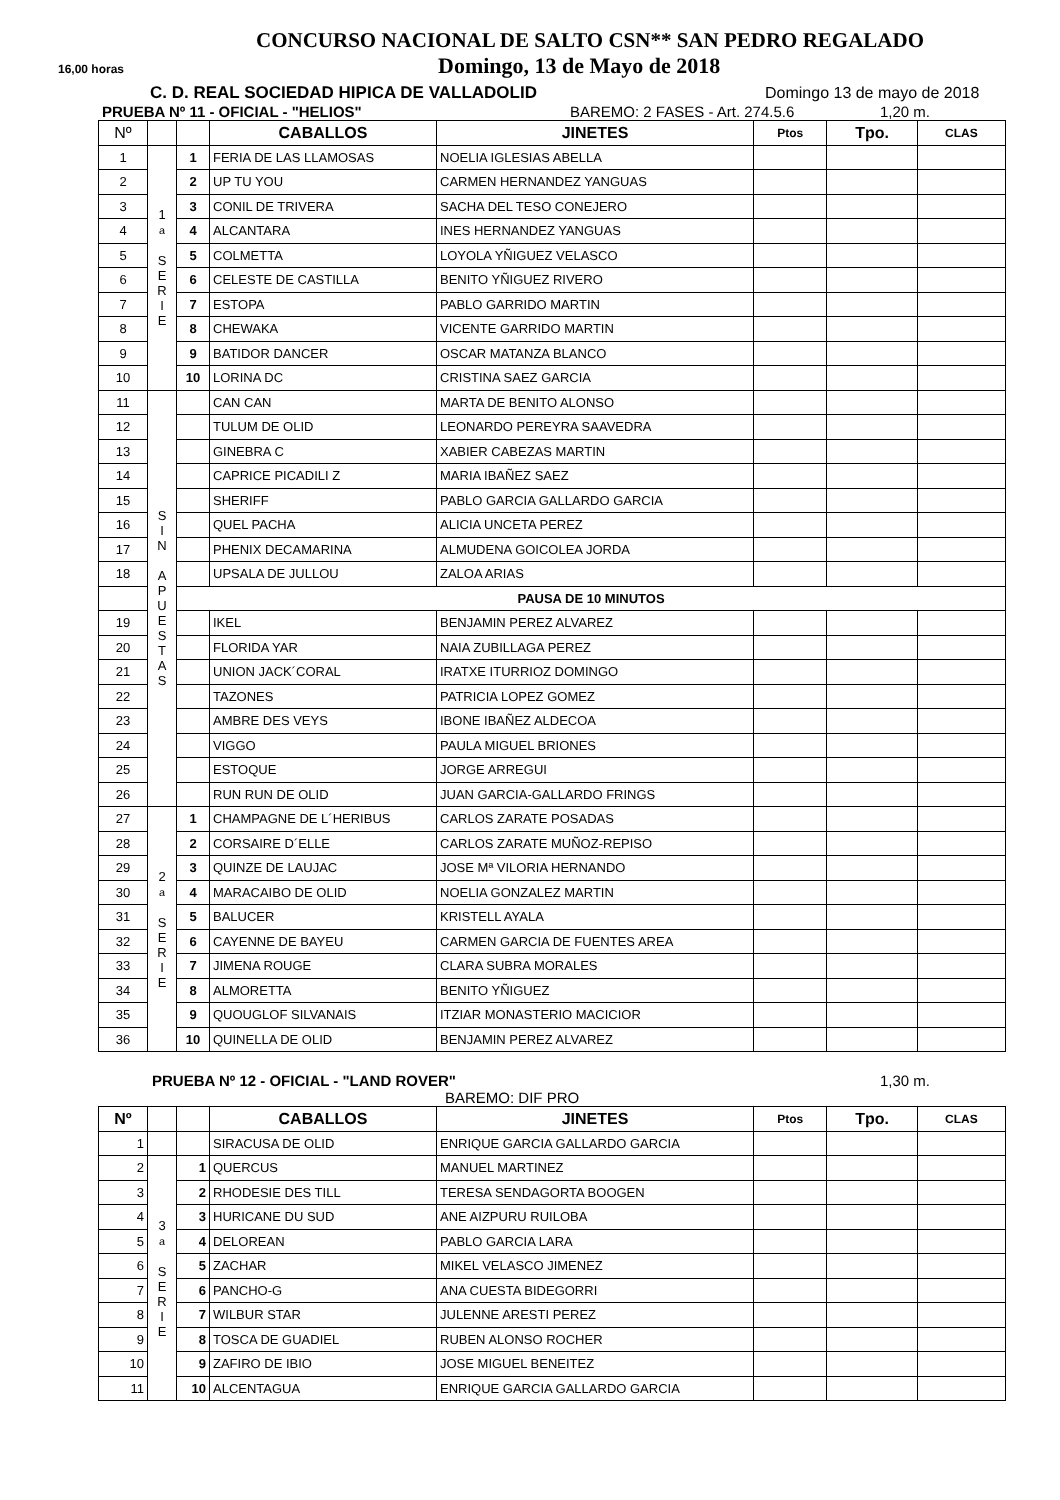CONCURSO NACIONAL DE SALTO CSN** SAN PEDRO REGALADO
16,00 horas Domingo, 13 de Mayo de 2018
C. D. REAL SOCIEDAD HIPICA DE VALLADOLID Domingo 13 de mayo de 2018
PRUEBA Nº 11 - OFICIAL - "HELIOS" BAREMO: 2 FASES - Art. 274.5.6 1,20 m.
| Nº | | | CABALLOS | JINETES | Ptos | Tpo. | CLAS |
| --- | --- | --- | --- | --- | --- | --- | --- |
| 1 | 1 a S E R I E | 1 | FERIA DE LAS LLAMOSAS | NOELIA IGLESIAS ABELLA | | | |
| 2 | | 2 | UP TU YOU | CARMEN HERNANDEZ YANGUAS | | | |
| 3 | | 3 | CONIL DE TRIVERA | SACHA DEL TESO CONEJERO | | | |
| 4 | | 4 | ALCANTARA | INES HERNANDEZ YANGUAS | | | |
| 5 | | 5 | COLMETTA | LOYOLA YÑIGUEZ VELASCO | | | |
| 6 | | 6 | CELESTE DE CASTILLA | BENITO YÑIGUEZ RIVERO | | | |
| 7 | | 7 | ESTOPA | PABLO GARRIDO MARTIN | | | |
| 8 | | 8 | CHEWAKA | VICENTE GARRIDO MARTIN | | | |
| 9 | | 9 | BATIDOR DANCER | OSCAR MATANZA BLANCO | | | |
| 10 | | 10 | LORINA DC | CRISTINA SAEZ GARCIA | | | |
| 11 | S I N A P U E S T A S | | CAN CAN | MARTA DE BENITO ALONSO | | | |
| 12 | | | TULUM DE OLID | LEONARDO PEREYRA SAAVEDRA | | | |
| 13 | | | GINEBRA C | XABIER CABEZAS MARTIN | | | |
| 14 | | | CAPRICE PICADILI Z | MARIA IBAÑEZ SAEZ | | | |
| 15 | | | SHERIFF | PABLO GARCIA GALLARDO GARCIA | | | |
| 16 | | | QUEL PACHA | ALICIA UNCETA PEREZ | | | |
| 17 | | | PHENIX DECAMARINA | ALMUDENA GOICOLEA JORDA | | | |
| 18 | | | UPSALA DE JULLOU | ZALOA ARIAS | | | |
| | | PAUSA DE 10 MINUTOS | | | | | |
| 19 | | | IKEL | BENJAMIN PEREZ ALVAREZ | | | |
| 20 | | | FLORIDA YAR | NAIA ZUBILLAGA PEREZ | | | |
| 21 | | | UNION JACK´CORAL | IRATXE ITURRIOZ DOMINGO | | | |
| 22 | | | TAZONES | PATRICIA LOPEZ GOMEZ | | | |
| 23 | | | AMBRE DES VEYS | IBONE IBAÑEZ ALDECOA | | | |
| 24 | | | VIGGO | PAULA MIGUEL BRIONES | | | |
| 25 | | | ESTOQUE | JORGE ARREGUI | | | |
| 26 | | | RUN RUN DE OLID | JUAN GARCIA-GALLARDO FRINGS | | | |
| 27 | 2 a S E R I E | 1 | CHAMPAGNE DE L´HERIBUS | CARLOS ZARATE POSADAS | | | |
| 28 | | 2 | CORSAIRE D´ELLE | CARLOS ZARATE MUÑOZ-REPISO | | | |
| 29 | | 3 | QUINZE DE LAUJAC | JOSE Mª VILORIA HERNANDO | | | |
| 30 | | 4 | MARACAIBO DE OLID | NOELIA GONZALEZ MARTIN | | | |
| 31 | | 5 | BALUCER | KRISTELL AYALA | | | |
| 32 | | 6 | CAYENNE DE BAYEU | CARMEN GARCIA DE FUENTES AREA | | | |
| 33 | | 7 | JIMENA ROUGE | CLARA SUBRA MORALES | | | |
| 34 | | 8 | ALMORETTA | BENITO YÑIGUEZ | | | |
| 35 | | 9 | QUOUGLOF SILVANAIS | ITZIAR MONASTERIO MACICIOR | | | |
| 36 | | 10 | QUINELLA DE OLID | BENJAMIN PEREZ ALVAREZ | | | |
PRUEBA Nº 12 - OFICIAL - "LAND ROVER" 1,30 m.
BAREMO: DIF PRO
| Nº | | | CABALLOS | JINETES | Ptos | Tpo. | CLAS |
| --- | --- | --- | --- | --- | --- | --- | --- |
| 1 | | | SIRACUSA DE OLID | ENRIQUE GARCIA GALLARDO GARCIA | | | |
| 2 | 3 a S E R I E | 1 | QUERCUS | MANUEL MARTINEZ | | | |
| 3 | | 2 | RHODESIE DES TILL | TERESA SENDAGORTA BOOGEN | | | |
| 4 | | 3 | HURICANE DU SUD | ANE AIZPURU RUILOBA | | | |
| 5 | | 4 | DELOREAN | PABLO GARCIA LARA | | | |
| 6 | | 5 | ZACHAR | MIKEL VELASCO JIMENEZ | | | |
| 7 | | 6 | PANCHO-G | ANA CUESTA BIDEGORRI | | | |
| 8 | | 7 | WILBUR STAR | JULENNE ARESTI PEREZ | | | |
| 9 | | 8 | TOSCA DE GUADIEL | RUBEN ALONSO ROCHER | | | |
| 10 | | 9 | ZAFIRO DE IBIO | JOSE MIGUEL BENEITEZ | | | |
| 11 | | 10 | ALCENTAGUA | ENRIQUE GARCIA GALLARDO GARCIA | | | |